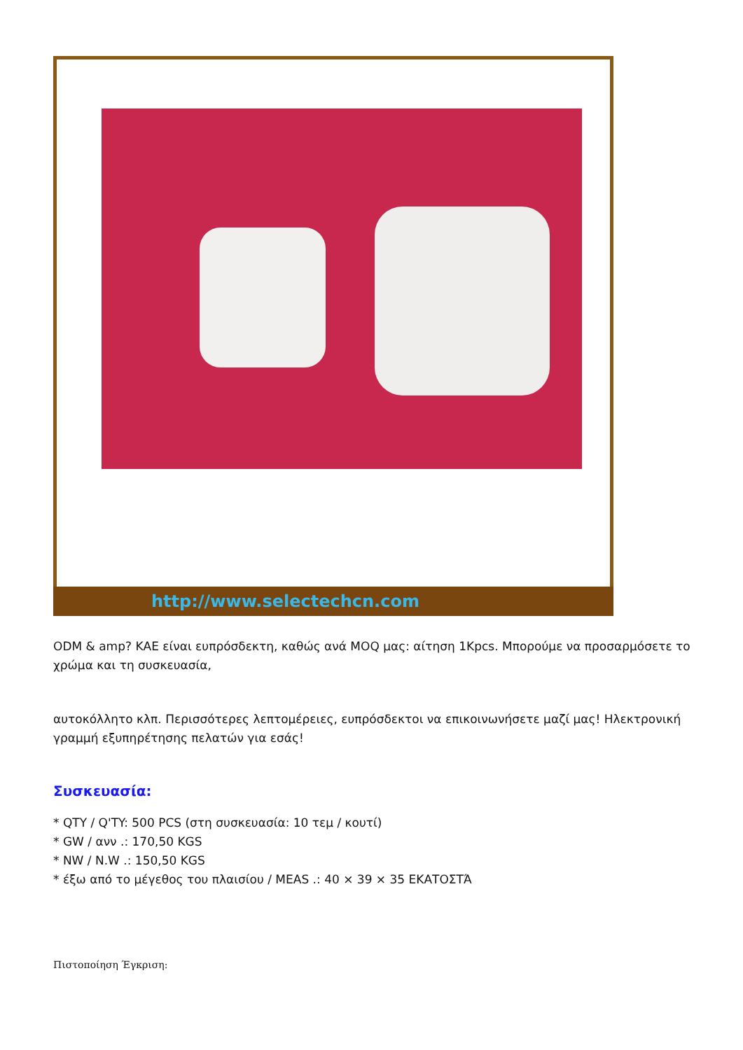http://www.selectechcn.com
ODM & amp? ΚΑΕ είναι ευπρόσδεκτη, καθώς ανά MOQ μας: αίτηση 1Kpcs. Μπορούμε να προσαρμόσετε το χρώμα και τη συσκευασία,
αυτοκόλλητο κλπ. Περισσότερες λεπτομέρειες, ευπρόσδεκτοι να επικοινωνήσετε μαζί μας! Ηλεκτρονική γραμμή εξυπηρέτησης πελατών για εσάς!
Συσκευασία:
* QTY / Q'TY: 500 PCS (στη συσκευασία: 10 τεμ / κουτί)
* GW / ανν .: 170,50 KGS
* NW / N.W .: 150,50 KGS
* έξω από το μέγεθος του πλαισίου / MEAS .: 40 × 39 × 35 ΕΚΑΤΟΣΤΆ
Πιστοποίηση Έγκριση: